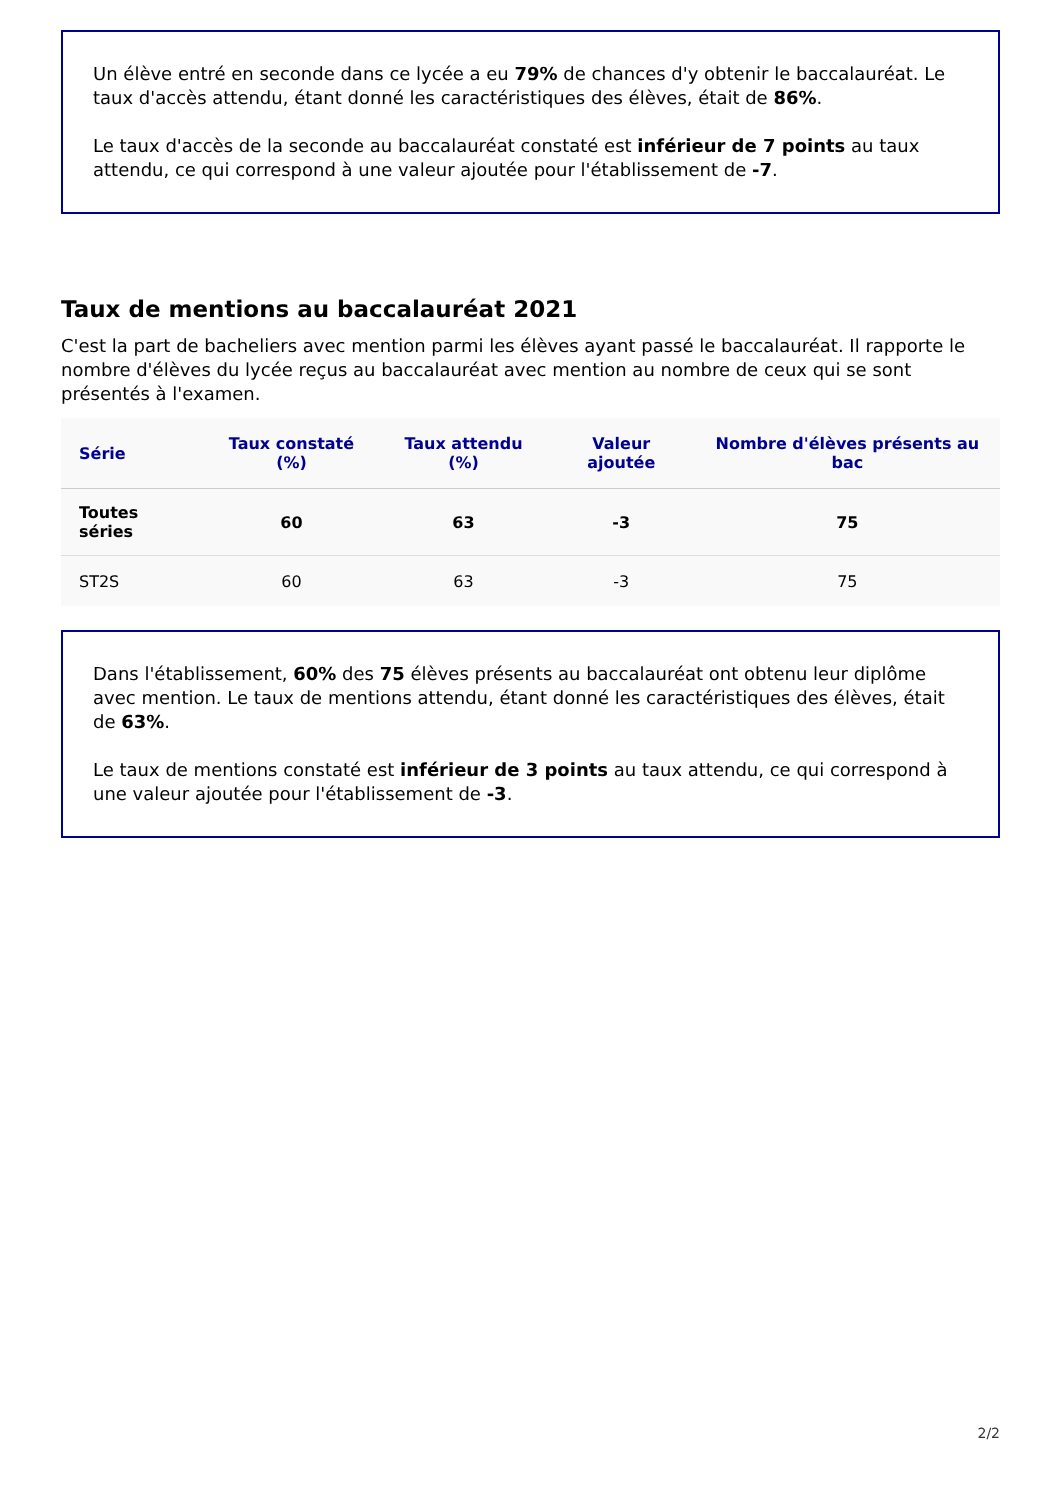Un élève entré en seconde dans ce lycée a eu 79% de chances d'y obtenir le baccalauréat. Le taux d'accès attendu, étant donné les caractéristiques des élèves, était de 86%.
Le taux d'accès de la seconde au baccalauréat constaté est inférieur de 7 points au taux attendu, ce qui correspond à une valeur ajoutée pour l'établissement de -7.
Taux de mentions au baccalauréat 2021
C'est la part de bacheliers avec mention parmi les élèves ayant passé le baccalauréat. Il rapporte le nombre d'élèves du lycée reçus au baccalauréat avec mention au nombre de ceux qui se sont présentés à l'examen.
| Série | Taux constaté (%) | Taux attendu (%) | Valeur ajoutée | Nombre d'élèves présents au bac |
| --- | --- | --- | --- | --- |
| Toutes séries | 60 | 63 | -3 | 75 |
| ST2S | 60 | 63 | -3 | 75 |
Dans l'établissement, 60% des 75 élèves présents au baccalauréat ont obtenu leur diplôme avec mention. Le taux de mentions attendu, étant donné les caractéristiques des élèves, était de 63%.
Le taux de mentions constaté est inférieur de 3 points au taux attendu, ce qui correspond à une valeur ajoutée pour l'établissement de -3.
2/2